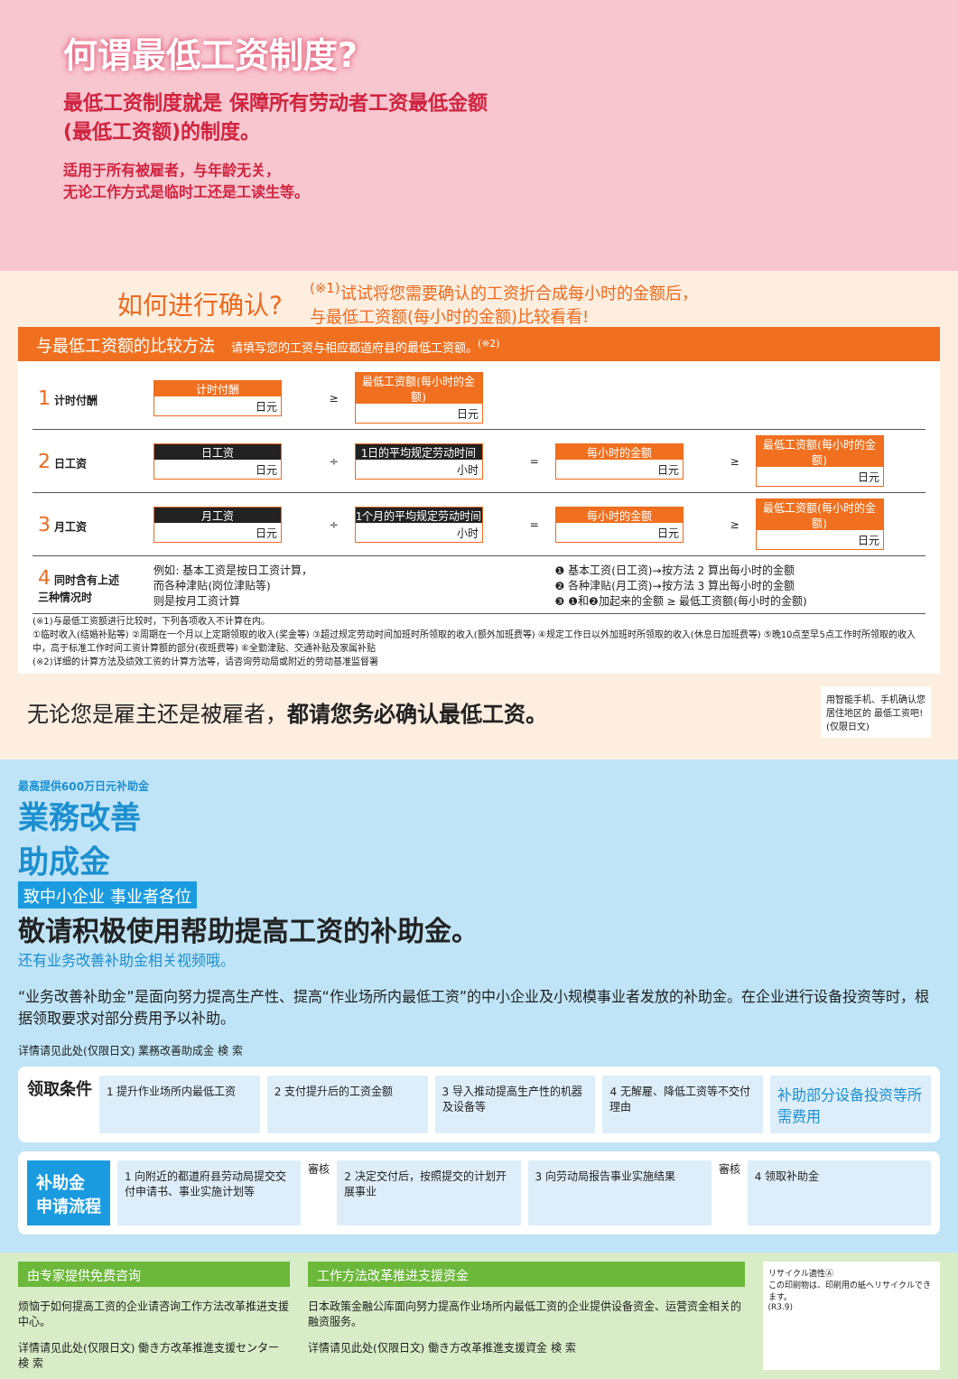何谓最低工资制度?
最低工资制度就是 保障所有劳动者工资最低金额
(最低工资额)的制度。
适用于所有被雇者，与年龄无关，
无论工作方式是临时工还是工读生等。
如何进行确认?
<sup>(※1)</sup>试试将您需要确认的工资折合成每小时的金额后，
与最低工资额(每小时的金额)比较看看!
与最低工资额的比较方法　请填写您的工资与相应都道府县的最低工资额。<sup>(※2)</sup>
| 1 计时付酬 | 计时付酬 日元 | ≥ | 最低工资额(每小时的金额) 日元 | | | | |
| 2 日工资 | 日工资 日元 | ÷ | 1日的平均规定劳动时间 小时 | = | 每小时的金额 日元 | ≥ | 最低工资额(每小时的金额) 日元 |
| 3 月工资 | 月工资 日元 | ÷ | 1个月的平均规定劳动时间 小时 | = | 每小时的金额 日元 | ≥ | 最低工资额(每小时的金额) 日元 |
| 4 同时含有上述 三种情况时 | 例如: 基本工资是按日工资计算， 而各种津贴(岗位津贴等) 则是按月工资计算 | | | | ❶ 基本工资(日工资)→按方法 2 算出每小时的金额 ❷ 各种津贴(月工资)→按方法 3 算出每小时的金额 ❸ ❶和❷加起来的金额 ≥ 最低工资额(每小时的金额) | | |
(※1)与最低工资额进行比较时，下列各项收入不计算在内。
①临时收入(结婚补贴等) ②周期在一个月以上定期领取的收入(奖金等) ③超过规定劳动时间加班时所领取的收入(额外加班费等) ④规定工作日以外加班时所领取的收入(休息日加班费等) ⑤晚10点至早5点工作时所领取的收入中，高于标准工作时间工资计算额的部分(夜班费等) ⑥全勤津贴、交通补贴及家属补贴
(※2)详细的计算方法及绩效工资的计算方法等，请咨询劳动局或附近的劳动基准监督署
无论您是雇主还是被雇者，都请您务必确认最低工资。
用智能手机、手机确认您
居住地区的 最低工资吧!
(仅限日文)
最高提供600万日元补助金
業務改善
助成金
致中小企业 事业者各位
敬请积极使用帮助提高工资的补助金。
还有业务改善补助金相关视频哦。
“业务改善补助金”是面向努力提高生产性、提高“作业场所内最低工资”的中小企业及小规模事业者发放的补助金。在企业进行设备投资等时，根据领取要求对部分费用予以补助。
详情请见此处(仅限日文) 業務改善助成金 検 索
领取条件
1 提升作业场所内最低工资 2 支付提升后的工资金额 3 导入推动提高生产性的机器及设备等 4 无解雇、降低工资等不交付理由
补助部分设备投资等所需费用
补助金
申请流程
1 向附近的都道府县劳动局提交交付申请书、事业实施计划等
審核
2 决定交付后，按照提交的计划开展事业
3 向劳动局报告事业实施结果
審核
4 领取补助金
由专家提供免费咨询
烦恼于如何提高工资的企业请咨询工作方法改革推进支援中心。
详情请见此处(仅限日文) 働き方改革推進支援センター 検 索
工作方法改革推进支援资金
日本政策金融公库面向努力提高作业场所内最低工资的企业提供设备资金、运营资金相关的融资服务。
详情请见此处(仅限日文) 働き方改革推進支援資金 検 索
リサイクル適性Ⓐ
この印刷物は、印刷用の紙へリサイクルできます。
(R3.9)